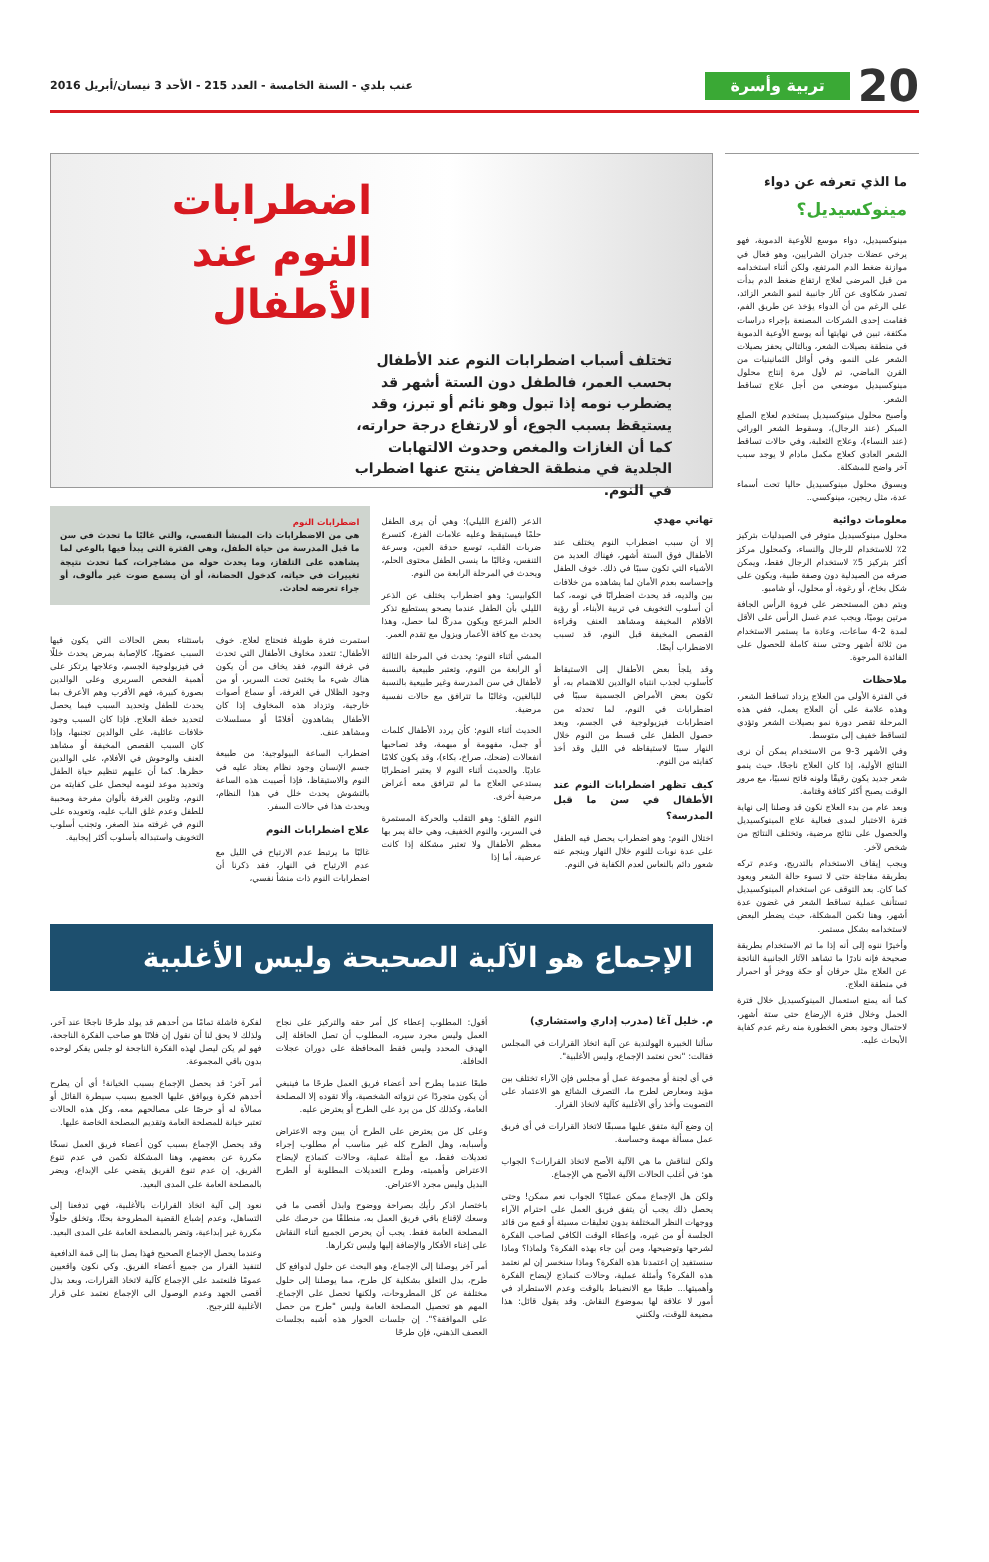20 تربية وأسرة عنب بلدي - السنة الخامسة - العدد 215 - الأحد 3 نيسان/أبريل 2016
ما الذي تعرفه عن دواء
مينوكسيديل؟
مينوكسيديل، دواء موسع للأوعية الدموية، فهو يرخي عضلات جدران الشرايين، وهو فعال في موازنة ضغط الدم المرتفع، ولكن أثناء استخدامه من قبل المرضى لعلاج ارتفاع ضغط الدم بدأت تصدر شكاوى عن آثار جانبية لنمو الشعر الزائد، على الرغم من أن الدواء يؤخذ عن طريق الفم، فقامت إحدى الشركات المصنعة بإجراء دراسات مكثفة، تبين في نهايتها أنه يوسع الأوعية الدموية في منطقة بصيلات الشعر، وبالتالي يحفز بصيلات الشعر على النمو، وفي أوائل الثمانينيات من القرن الماضي، تم لأول مرة إنتاج محلول مينوكسيديل موضعي من أجل علاج تساقط الشعر.
وأصبح محلول مينوكسيديل يستخدم لعلاج الصلع المبكر (عند الرجال)، وسقوط الشعر الوراثي (عند النساء)، وعلاج الثعلبة، وفي حالات تساقط الشعر العادي كعلاج مكمل مادام لا يوجد سبب آخر واضح للمشكلة.
ويسوق محلول مينوكسيديل حاليا تحت أسماء عدة، مثل ريجين، مينوكسي..
معلومات دوائية
محلول مينوكسيديل متوفر في الصيدليات بتركيز 2٪ للاستخدام للرجال والنساء، وكمحلول مركز أكثر بتركيز 5٪ لاستخدام الرجال فقط، ويمكن صرفه من الصيدلية دون وصفة طبية، ويكون على شكل بخاخ، أو رغوة، أو محلول، أو شامبو.
ويتم دهن المستحضر على فروة الرأس الجافة مرتين يوميًا، ويجب عدم غسل الرأس على الأقل لمدة 2-4 ساعات، وعادة ما يستمر الاستخدام من ثلاثة أشهر وحتى سنة كاملة للحصول على الفائدة المرجوة.
ملاحظات
في الفترة الأولى من العلاج يزداد تساقط الشعر، وهذه علامة على أن العلاج يعمل، ففي هذه المرحلة تقصر دورة نمو بصيلات الشعر وتؤدي لتساقط خفيف إلى متوسط.
وفي الأشهر 3-9 من الاستخدام يمكن أن نرى النتائج الأولية، إذا كان العلاج ناجحًا، حيث ينمو شعر جديد يكون رقيقًا ولونه فاتح نسبيًا، مع مرور الوقت يصبح أكثر كثافة وقتامة.
وبعد عام من بدء العلاج نكون قد وصلنا إلى نهاية فترة الاختبار لمدى فعالية علاج المينوكسيديل والحصول على نتائج مرضية، وتختلف النتائج من شخص لآخر.
ويجب إيقاف الاستخدام بالتدريج، وعدم تركه بطريقة مفاجئة حتى لا تسوء حالة الشعر ويعود كما كان. بعد التوقف عن استخدام المينوكسيديل تستأنف عملية تساقط الشعر في غضون عدة أشهر، وهنا تكمن المشكلة، حيث يضطر البعض لاستخدامه بشكل مستمر.
وأخيرًا ننوه إلى أنه إذا ما تم الاستخدام بطريقة صحيحة فإنه نادرًا ما تشاهد الآثار الجانبية الناتجة عن العلاج مثل حرقان أو حكة ووخز أو احمرار في منطقة العلاج.
كما أنه يمنع استعمال المينوكسيديل خلال فترة الحمل وخلال فترة الإرضاع حتى ستة أشهر، لاحتمال وجود بعض الخطورة منه رغم عدم كفاية الأبحاث عليه.
اضطرابات النوم عند الأطفال
تختلف أسباب اضطرابات النوم عند الأطفال بحسب العمر، فالطفل دون الستة أشهر قد يضطرب نومه إذا تبول وهو نائم أو تبرز، وقد يستيقظ بسبب الجوع، أو لارتفاع درجة حرارته، كما أن الغازات والمغص وحدوث الالتهابات الجلدية في منطقة الحفاض ينتج عنها اضطراب في النوم.
تهاني مهدي
إلا أن سبب اضطراب النوم يختلف عند الأطفال فوق الستة أشهر، فهناك العديد من الأشياء التي تكون سببًا في ذلك. خوف الطفل وإحساسه بعدم الأمان لما يشاهده من خلافات بين والديه، قد يحدث اضطرابًا في نومه، كما أن أسلوب التخويف في تربية الأبناء، أو رؤية الأفلام المخيفة ومشاهد العنف وقراءة القصص المخيفة قبل النوم، قد تسبب الاضطراب أيضًا.
وقد يلجأ بعض الأطفال إلى الاستيقاظ كأسلوب لجذب انتباه الوالدين للاهتمام به، أو تكون بعض الأمراض الجسمية سببًا في اضطرابات في النوم، لما تحدثه من اضطرابات فيزيولوجية في الجسم، ويعد حصول الطفل على قسط من النوم خلال النهار سببًا لاستيقاظه في الليل وقد أخذ كفايته من النوم.
كيف تظهر اضطرابات النوم عند الأطفال في سن ما قبل المدرسة؟
اختلال النوم: وهو اضطراب يحصل فيه الطفل على عدة نوبات للنوم خلال النهار وينجم عنه شعور دائم بالنعاس لعدم الكفاية في النوم.
الذعر (الفزع الليلي): وهي أن يرى الطفل حلمًا فيستيقظ وعليه علامات الفزع، كتسرع ضربات القلب، توسع حدقة العين، وسرعة التنفس، وغالبًا ما ينسى الطفل محتوى الحلم، ويحدث في المرحلة الرابعة من النوم.
الكوابيس: وهو اضطراب يختلف عن الذعر الليلي بأن الطفل عندما يصحو يستطيع تذكر الحلم المزعج ويكون مدركًا لما حصل، وهذا يحدث مع كافة الأعمار ويزول مع تقدم العمر.
المشي أثناء النوم: يحدث في المرحلة الثالثة أو الرابعة من النوم، وتعتبر طبيعية بالنسبة لأطفال في سن المدرسة وغير طبيعية بالنسبة للبالغين، وغالبًا ما تترافق مع حالات نفسية مرضية.
الحديث أثناء النوم: كأن يردد الأطفال كلمات أو جمل، مفهومة أو مبهمة، وقد تصاحبها انفعالات (ضحك، صراخ، بكاء)، وقد يكون كلامًا عاديًا. والحديث أثناء النوم لا يعتبر اضطرابًا يستدعي العلاج ما لم تترافق معه أعراض مرضية أخرى.
النوم القلق: وهو التقلب والحركة المستمرة في السرير، والنوم الخفيف، وهي حالة يمر بها معظم الأطفال ولا تعتبر مشكلة إذا كانت عرضية، أما إذا
اضطرابات النوم
هي من الاضطرابات ذات المنشأ النفسي، والتي غالبًا ما تحدث في سن ما قبل المدرسة من حياة الطفل، وهي الفترة التي يبدأ فيها بالوعي لما يشاهده على التلفاز، وما يحدث حوله من مشاجرات، كما تحدث نتيجة تغييرات في حياته، كدخول الحضانة، أو أن يسمع صوت غير مألوف، أو جراء تعرضه لحادث.
استمرت فترة طويلة فتحتاج لعلاج. خوف الأطفال: تتعدد مخاوف الأطفال التي تحدث في غرفة النوم، فقد يخاف من أن يكون هناك شيء ما يختبئ تحت السرير، أو من وجود الظلال في الغرفة، أو سماع أصوات خارجية، وتزداد هذه المخاوف إذا كان الأطفال يشاهدون أفلامًا أو مسلسلات ومشاهد عنف.
اضطراب الساعة البيولوجية: من طبيعة جسم الإنسان وجود نظام يعتاد عليه في النوم والاستيقاظ، فإذا أصيبت هذه الساعة بالتشوش يحدث خلل في هذا النظام، ويحدث هذا في حالات السفر.
علاج اضطرابات النوم
غالبًا ما يرتبط عدم الارتياح في الليل مع عدم الارتياح في النهار، فقد ذكرنا أن اضطرابات النوم ذات منشأ نفسي،
باستثناء بعض الحالات التي يكون فيها السبب عضويًا، كالإصابة بمرض يحدث خللًا في فيزيولوجية الجسم، وعلاجها يرتكز على أهمية الفحص السريري وعلى الوالدين بصورة كبيرة، فهم الأقرب وهم الأعرف بما يحدث للطفل وتحديد السبب فيما يحصل لتحديد خطة العلاج. فإذا كان السبب وجود خلافات عائلية، على الوالدين تجنبها، وإذا كان السبب القصص المخيفة أو مشاهد العنف والوحوش في الأفلام، على الوالدين حظرها. كما أن عليهم تنظيم حياة الطفل وتحديد موعد لنومه ليحصل على كفايته من النوم، وتلوين الغرفة بألوان مفرحة ومحببة للطفل وعدم غلق الباب عليه، وتعويده على النوم في غرفته منذ الصغر، وتجنب أسلوب التخويف واستبداله بأسلوب أكثر إيجابية.
الإجماع هو الآلية الصحيحة وليس الأغلبية
م. خليل آغا (مدرب إداري واستشاري)
سألنا الخبيرة الهولندية عن آلية اتخاذ القرارات في المجلس فقالت: "نحن نعتمد الإجماع، وليس الأغلبية".
في أي لجنة أو مجموعة عمل أو مجلس فإن الآراء تختلف بين مؤيد ومعارض لطرح ما، التصرف الشائع هو الاعتماد على التصويت وأخذ رأي الأغلبية كآلية لاتخاذ القرار.
إن وضع آلية متفق عليها مسبقًا لاتخاذ القرارات في أي فريق عمل مسألة مهمة وحساسة.
ولكن لنناقش ما هي الآلية الأصح لاتخاذ القرارات؟ الجواب هو: في أغلب الحالات الآلية الأصح هي الإجماع.
ولكن هل الإجماع ممكن عمليًا؟ الجواب نعم ممكن! وحتى يحصل ذلك يجب أن يتفق فريق العمل على احترام الآراء ووجهات النظر المختلفة بدون تعليقات مسيئة أو قمع من قائد الجلسة أو من غيره، وإعطاء الوقت الكافي لصاحب الفكرة لشرحها وتوضيحها، ومن أين جاء بهذه الفكرة؟ ولماذا؟ وماذا سنستفيد إن اعتمدنا هذه الفكرة؟ وماذا سنخسر إن لم نعتمد هذه الفكرة؟ وأمثلة عملية، وحالات كنماذج لإيضاح الفكرة وأهميتها... طبعًا مع الانضباط بالوقت وعدم الاستطراد في أمور لا علاقة لها بموضوع النقاش. وقد يقول قائل: هذا مضيعة للوقت، ولكنني
أقول: المطلوب إعطاء كل أمر حقه والتركيز على نجاح العمل وليس مجرد سيره، المطلوب أن تصل الحافلة إلى الهدف المحدد وليس فقط المحافظة على دوران عجلات الحافلة.
طبعًا عندما يطرح أحد أعضاء فريق العمل طرحًا ما فينبغي أن يكون متجردًا عن نزواته الشخصية، وألا تقوده إلا المصلحة العامة، وكذلك كل من يرد على الطرح أو يعترض عليه.
وعلى كل من يعترض على الطرح أن يبين وجه الاعتراض وأسبابه، وهل الطرح كله غير مناسب أم مطلوب إجراء تعديلات فقط، مع أمثلة عملية، وحالات كنماذج لإيضاح الاعتراض وأهميته، وطرح التعديلات المطلوبة أو الطرح البديل وليس مجرد الاعتراض.
باختصار اذكر رأيك بصراحة ووضوح وابذل أقصى ما في وسعك لإقناع باقي فريق العمل به، منطلقًا من حرصك على المصلحة العامة فقط. يجب أن يحرص الجميع أثناء النقاش على إغناء الأفكار والإضافة إليها وليس تكرارها.
أمر آخر يوصلنا إلى الإجماع، وهو البحث عن حلول لدوافع كل طرح، بدل التعلق بشكلية كل طرح، مما يوصلنا إلى حلول مختلفة عن كل المطروحات، ولكنها تحصل على الإجماع. المهم هو تحصيل المصلحة العامة وليس "طرح من حصل على الموافقة؟". إن جلسات الحوار هذه أشبه بجلسات العصف الذهني، فإن طرحًا
لفكرة فاشلة تمامًا من أحدهم قد يولد طرحًا ناجحًا عند آخر، ولذلك لا يحق لنا أن نقول إن فلانًا هو صاحب الفكرة الناجحة، فهو لم يكن ليصل لهذه الفكرة الناجحة لو جلس يفكر لوحده بدون باقي المجموعة.
أمر آخر: قد يحصل الإجماع بسبب الخيانة! أي أن يطرح أحدهم فكرة ويوافق عليها الجميع بسبب سيطرة القائل أو ممالأة له أو حرصًا على مصالحهم معه، وكل هذه الحالات تعتبر خيانة للمصلحة العامة وتقديم المصلحة الخاصة عليها.
وقد يحصل الإجماع بسبب كون أعضاء فريق العمل نسخًا مكررة عن بعضهم، وهنا المشكلة تكمن في عدم تنوع الفريق، إن عدم تنوع الفريق يقضي على الإبداع، ويضر بالمصلحة العامة على المدى البعيد.
نعود إلى آلية اتخاذ القرارات بالأغلبية، فهي تدفعنا إلى التساهل، وعدم إشباع القضية المطروحة بحثًا، وتخلق حلولًا مكررة غير إبداعية، وتضر بالمصلحة العامة على المدى البعيد.
وعندما يحصل الإجماع الصحيح فهذا يصل بنا إلى قمة الدافعية لتنفيذ القرار من جميع أعضاء الفريق. وكي نكون واقعيين عمومًا فلنعتمد على الإجماع كآلية لاتخاذ القرارات، وبعد بذل أقصى الجهد وعدم الوصول الى الإجماع نعتمد على قرار الأغلبية للترجيح.